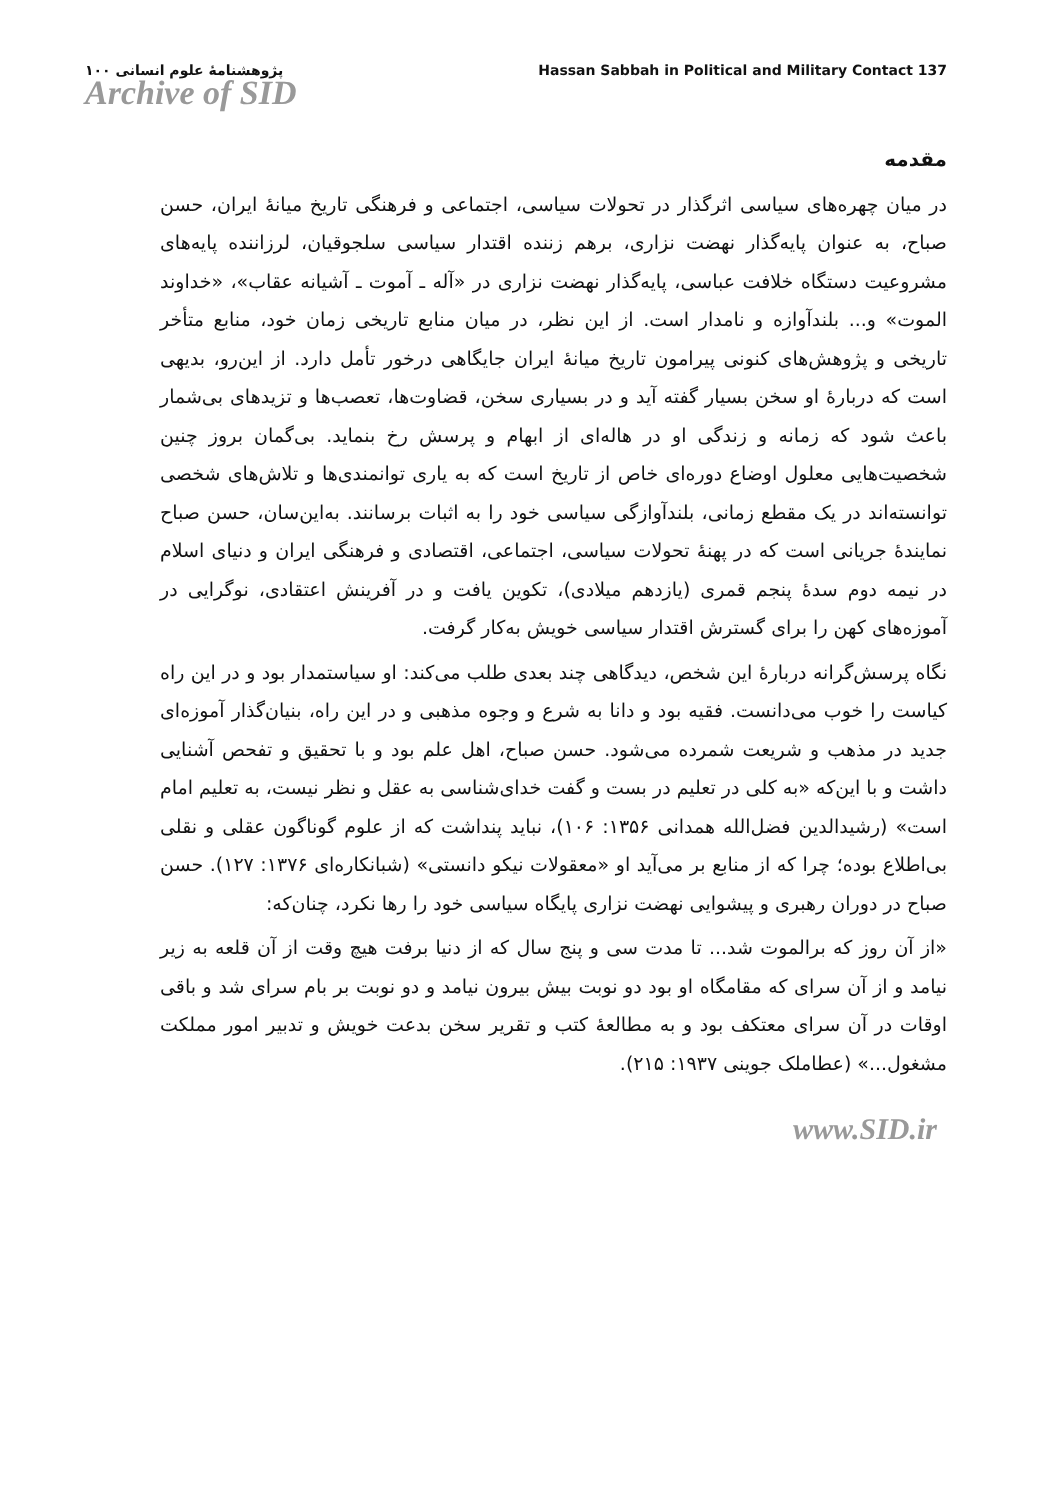پژوهشنامهٔ علوم انسانی ۱۰۰ Hassan Sabbah in Political and Military Contact 137
Archive of SID
مقدمه
در میان چهره‌های سیاسی اثرگذار در تحولات سیاسی، اجتماعی و فرهنگی تاریخ میانهٔ ایران، حسن صباح، به عنوان پایه‌گذار نهضت نزاری، برهم زننده اقتدار سیاسی سلجوقیان، لرزاننده پایه‌های مشروعیت دستگاه خلافت عباسی، پایه‌گذار نهضت نزاری در «آله ـ آموت ـ آشیانه عقاب»، «خداوند الموت» و... بلندآوازه و نامدار است. از این نظر، در میان منابع تاریخی زمان خود، منابع متأخر تاریخی و پژوهش‌های کنونی پیرامون تاریخ میانهٔ ایران جایگاهی درخور تأمل دارد. از این‌رو، بدیهی است که دربارهٔ او سخن بسیار گفته آید و در بسیاری سخن، قضاوت‌ها، تعصب‌ها و تزیدهای بی‌شمار باعث شود که زمانه و زندگی او در هاله‌ای از ابهام و پرسش رخ بنماید. بی‌گمان بروز چنین شخصیت‌هایی معلول اوضاع دوره‌ای خاص از تاریخ است که به یاری توانمندی‌ها و تلاش‌های شخصی توانسته‌اند در یک مقطع زمانی، بلندآوازگی سیاسی خود را به اثبات برسانند. به‌این‌سان، حسن صباح نمایندهٔ جریانی است که در پهنهٔ تحولات سیاسی، اجتماعی، اقتصادی و فرهنگی ایران و دنیای اسلام در نیمه دوم سدهٔ پنجم قمری (یازدهم میلادی)، تکوین یافت و در آفرینش اعتقادی، نوگرایی در آموزه‌های کهن را برای گسترش اقتدار سیاسی خویش به‌کار گرفت.
نگاه پرسش‌گرانه دربارهٔ این شخص، دیدگاهی چند بعدی طلب می‌کند: او سیاستمدار بود و در این راه کیاست را خوب می‌دانست. فقیه بود و دانا به شرع و وجوه مذهبی و در این راه، بنیان‌گذار آموزه‌ای جدید در مذهب و شریعت شمرده می‌شود. حسن صباح، اهل علم بود و با تحقیق و تفحص آشنایی داشت و با این‌که «به کلی در تعلیم در بست و گفت خدای‌شناسی به عقل و نظر نیست، به تعلیم امام است» (رشیدالدین فضل‌الله همدانی ۱۳۵۶: ۱۰۶)، نباید پنداشت که از علوم گوناگون عقلی و نقلی بی‌اطلاع بوده؛ چرا که از منابع بر می‌آید او «معقولات نیکو دانستی» (شبانکاره‌ای ۱۳۷۶: ۱۲۷). حسن صباح در دوران رهبری و پیشوایی نهضت نزاری پایگاه سیاسی خود را رها نکرد، چنان‌که:
«از آن روز که برالموت شد... تا مدت سی و پنج سال که از دنیا برفت هیچ وقت از آن قلعه به زیر نیامد و از آن سرای که مقامگاه او بود دو نوبت بیش بیرون نیامد و دو نوبت بر بام سرای شد و باقی اوقات در آن سرای معتکف بود و به مطالعهٔ کتب و تقریر سخن بدعت خویش و تدبیر امور مملکت مشغول...» (عطاملک جوینی ۱۹۳۷: ۲۱۵).
www.SID.ir